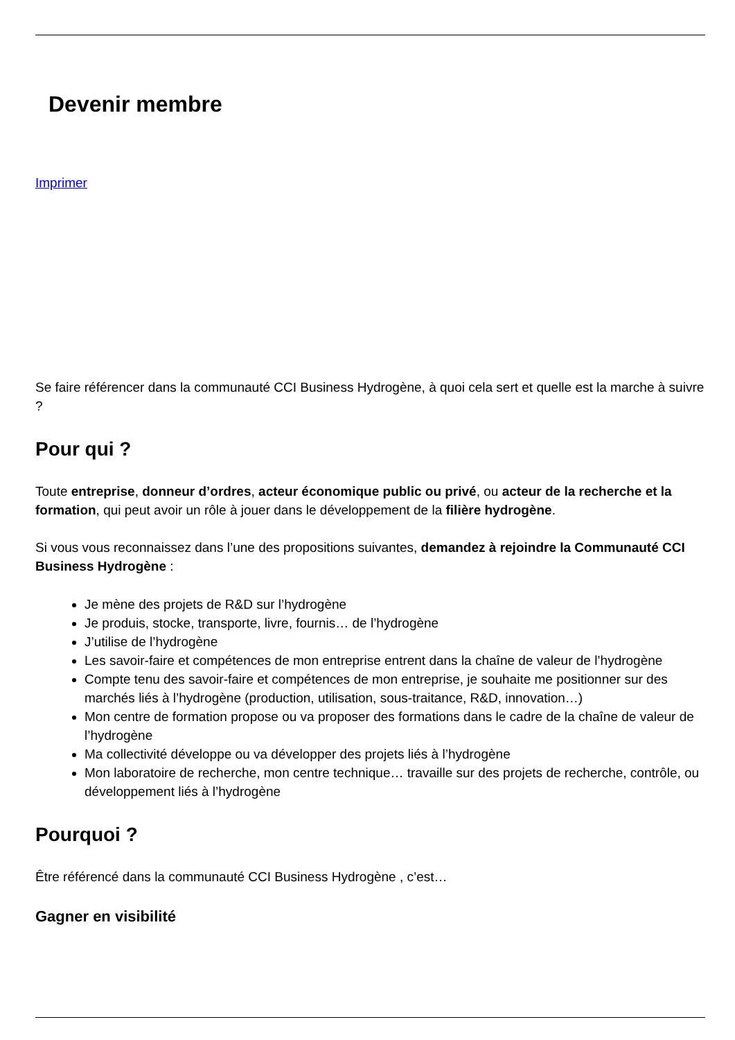Devenir membre
Imprimer
Se faire référencer dans la communauté CCI Business Hydrogène, à quoi cela sert et quelle est la marche à suivre ?
Pour qui ?
Toute entreprise, donneur d’ordres, acteur économique public ou privé, ou acteur de la recherche et la formation, qui peut avoir un rôle à jouer dans le développement de la filière hydrogène.
Si vous vous reconnaissez dans l’une des propositions suivantes, demandez à rejoindre la Communauté CCI Business Hydrogène :
Je mène des projets de R&D sur l’hydrogène
Je produis, stocke, transporte, livre, fournis… de l’hydrogène
J’utilise de l’hydrogène
Les savoir-faire et compétences de mon entreprise entrent dans la chaîne de valeur de l’hydrogène
Compte tenu des savoir-faire et compétences de mon entreprise, je souhaite me positionner sur des marchés liés à l’hydrogène (production, utilisation, sous-traitance, R&D, innovation…)
Mon centre de formation propose ou va proposer des formations dans le cadre de la chaîne de valeur de l’hydrogène
Ma collectivité développe ou va développer des projets liés à l’hydrogène
Mon laboratoire de recherche, mon centre technique… travaille sur des projets de recherche, contrôle, ou développement liés à l’hydrogène
Pourquoi ?
Être référencé dans la communauté CCI Business Hydrogène , c’est…
Gagner en visibilité